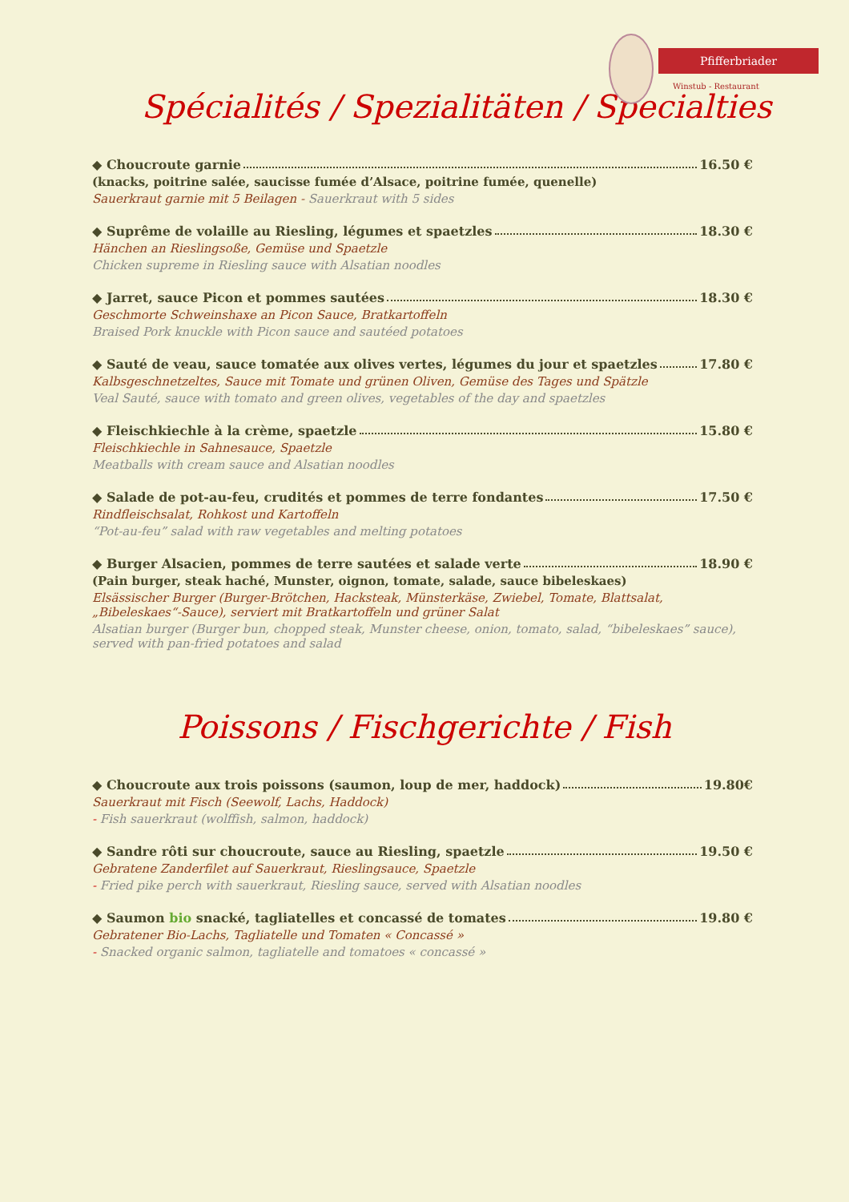Pfifferbriader
Winstub - Restaurant
Spécialités / Spezialitäten / Specialties
◆ Choucroute garnie 16.50 €
(knacks, poitrine salée, saucisse fumée d’Alsace, poitrine fumée, quenelle)
Sauerkraut garnie mit 5 Beilagen - Sauerkraut with 5 sides
◆ Suprême de volaille au Riesling, légumes et spaetzles 18.30 €
Hänchen an Rieslingsoße, Gemüse und Spaetzle
Chicken supreme in Riesling sauce with Alsatian noodles
◆ Jarret, sauce Picon et pommes sautées 18.30 €
Geschmorte Schweinshaxe an Picon Sauce, Bratkartoffeln
Braised Pork knuckle with Picon sauce and sautéed potatoes
◆ Sauté de veau, sauce tomatée aux olives vertes, légumes du jour et spaetzles 17.80 €
Kalbsgeschnetzeltes, Sauce mit Tomate und grünen Oliven, Gemüse des Tages und Spätzle
Veal Sauté, sauce with tomato and green olives, vegetables of the day and spaetzles
◆ Fleischkiechle à la crème, spaetzle 15.80 €
Fleischkiechle in Sahnesauce, Spaetzle
Meatballs with cream sauce and Alsatian noodles
◆ Salade de pot-au-feu, crudités et pommes de terre fondantes 17.50 €
Rindfleischsalat, Rohkost und Kartoffeln
“Pot-au-feu” salad with raw vegetables and melting potatoes
◆ Burger Alsacien, pommes de terre sautées et salade verte 18.90 €
(Pain burger, steak haché, Munster, oignon, tomate, salade, sauce bibeleskaes)
Elsässischer Burger (Burger-Brötchen, Hacksteak, Münsterkäse, Zwiebel, Tomate, Blattsalat, „Bibeleskaes“-Sauce), serviert mit Bratkartoffeln und grüner Salat
Alsatian burger (Burger bun, chopped steak, Munster cheese, onion, tomato, salad, “bibeleskaes” sauce), served with pan-fried potatoes and salad
Poissons / Fischgerichte / Fish
◆ Choucroute aux trois poissons (saumon, loup de mer, haddock) 19.80€
Sauerkraut mit Fisch (Seewolf, Lachs, Haddock)
- Fish sauerkraut (wolffish, salmon, haddock)
◆ Sandre rôti sur choucroute, sauce au Riesling, spaetzle 19.50 €
Gebratene Zanderfilet auf Sauerkraut, Rieslingsauce, Spaetzle
- Fried pike perch with sauerkraut, Riesling sauce, served with Alsatian noodles
◆ Saumon bio snacké, tagliatelles et concassé de tomates 19.80 €
Gebratener Bio-Lachs, Tagliatelle und Tomaten « Concassé »
- Snacked organic salmon, tagliatelle and tomatoes « concassé »